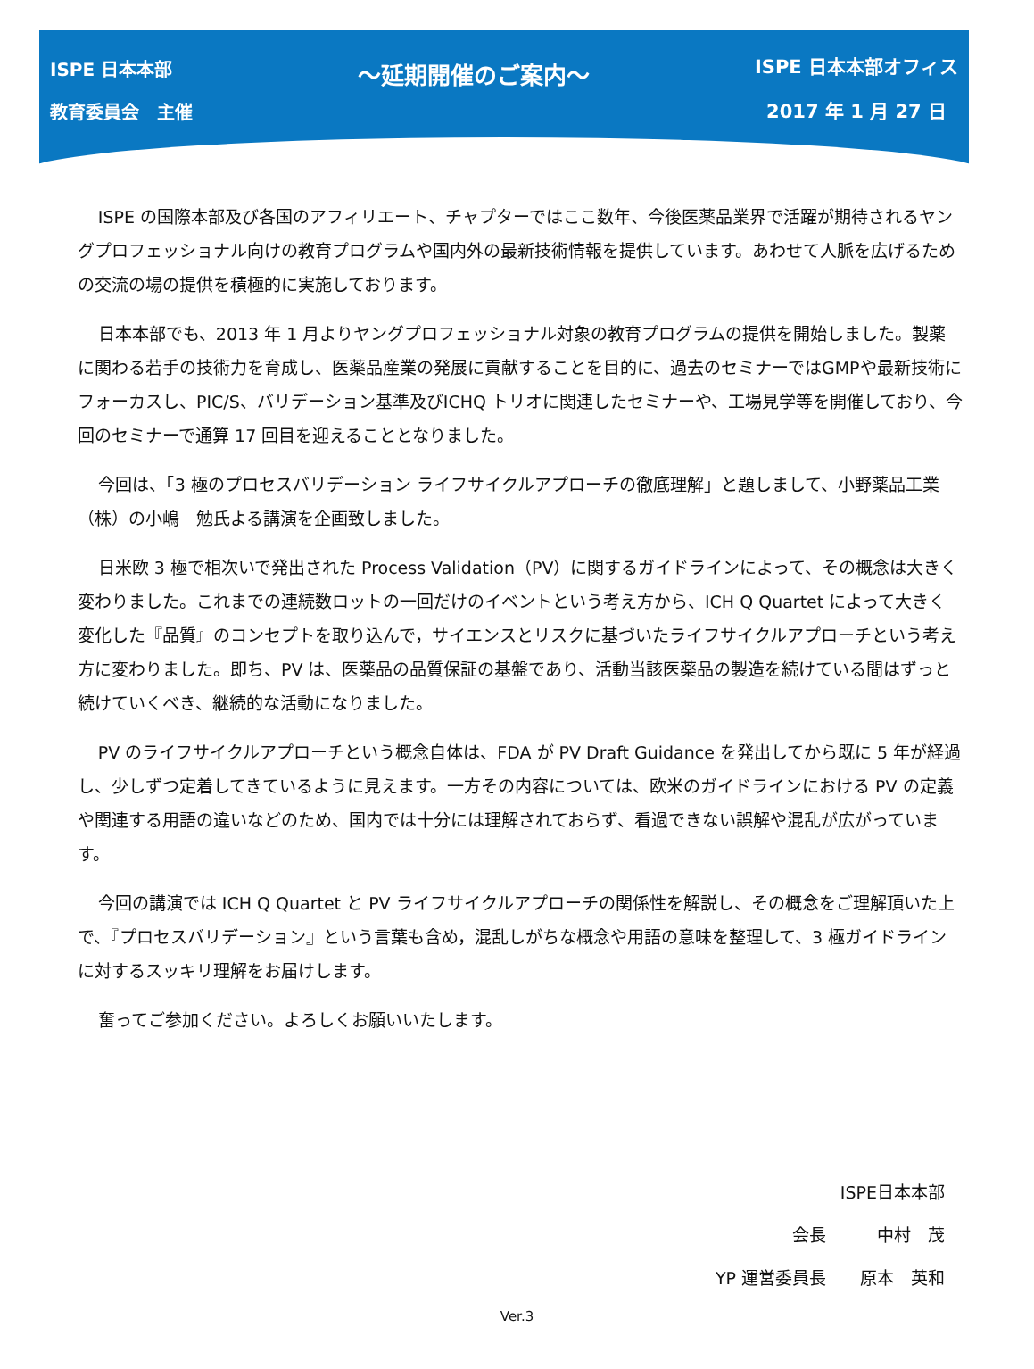ISPE 日本本部
教育委員会　主催
～延期開催のご案内～
ISPE 日本本部オフィス
2017 年 1 月 27 日
ISPE の国際本部及び各国のアフィリエート、チャプターではここ数年、今後医薬品業界で活躍が期待されるヤングプロフェッショナル向けの教育プログラムや国内外の最新技術情報を提供しています。あわせて人脈を広げるための交流の場の提供を積極的に実施しております。
日本本部でも、2013 年 1 月よりヤングプロフェッショナル対象の教育プログラムの提供を開始しました。製薬に関わる若手の技術力を育成し、医薬品産業の発展に貢献することを目的に、過去のセミナーではGMPや最新技術にフォーカスし、PIC/S、バリデーション基準及びICHQ トリオに関連したセミナーや、工場見学等を開催しており、今回のセミナーで通算 17 回目を迎えることとなりました。
今回は、「3 極のプロセスバリデーション ライフサイクルアプローチの徹底理解」と題しまして、小野薬品工業（株）の小嶋　勉氏よる講演を企画致しました。
日米欧 3 極で相次いで発出された Process Validation（PV）に関するガイドラインによって、その概念は大きく変わりました。これまでの連続数ロットの一回だけのイベントという考え方から、ICH Q Quartet によって大きく変化した『品質』のコンセプトを取り込んで，サイエンスとリスクに基づいたライフサイクルアプローチという考え方に変わりました。即ち、PV は、医薬品の品質保証の基盤であり、活動当該医薬品の製造を続けている間はずっと続けていくべき、継続的な活動になりました。
PV のライフサイクルアプローチという概念自体は、FDA が PV Draft Guidance を発出してから既に 5 年が経過し、少しずつ定着してきているように見えます。一方その内容については、欧米のガイドラインにおける PV の定義や関連する用語の違いなどのため、国内では十分には理解されておらず、看過できない誤解や混乱が広がっています。
今回の講演では ICH Q Quartet と PV ライフサイクルアプローチの関係性を解説し、その概念をご理解頂いた上で、『プロセスバリデーション』という言葉も含め，混乱しがちな概念や用語の意味を整理して、3 極ガイドラインに対するスッキリ理解をお届けします。
奮ってご参加ください。よろしくお願いいたします。
ISPE日本本部
会長　　　中村　茂
YP 運営委員長　　原本　英和
Ver.3